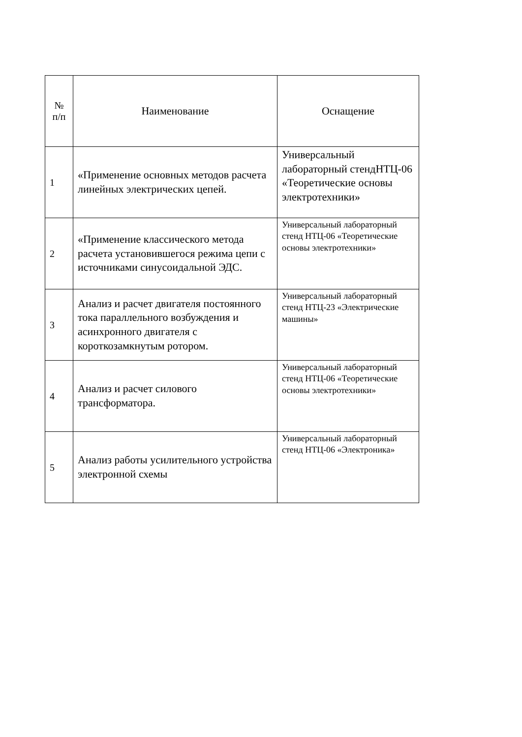| № п/п | Наименование | Оснащение |
| --- | --- | --- |
| 1 | «Применение основных методов расчета линейных электрических цепей. | Универсальный лабораторный стендНТЦ-06 «Теоретические основы электротехники» |
| 2 | «Применение классического метода расчета установившегося режима цепи с источниками синусоидальной ЭДС. | Универсальный лабораторный стенд НТЦ-06 «Теоретические основы электротехники» |
| 3 | Анализ и расчет двигателя постоянного тока параллельного возбуждения и асинхронного двигателя с короткозамкнутым ротором. | Универсальный лабораторный стенд НТЦ-23 «Электрические машины» |
| 4 | Анализ и расчет силового трансформатора. | Универсальный лабораторный стенд НТЦ-06 «Теоретические основы электротехники» |
| 5 | Анализ работы усилительного устройства электронной схемы | Универсальный лабораторный стенд НТЦ-06 «Электроника» |